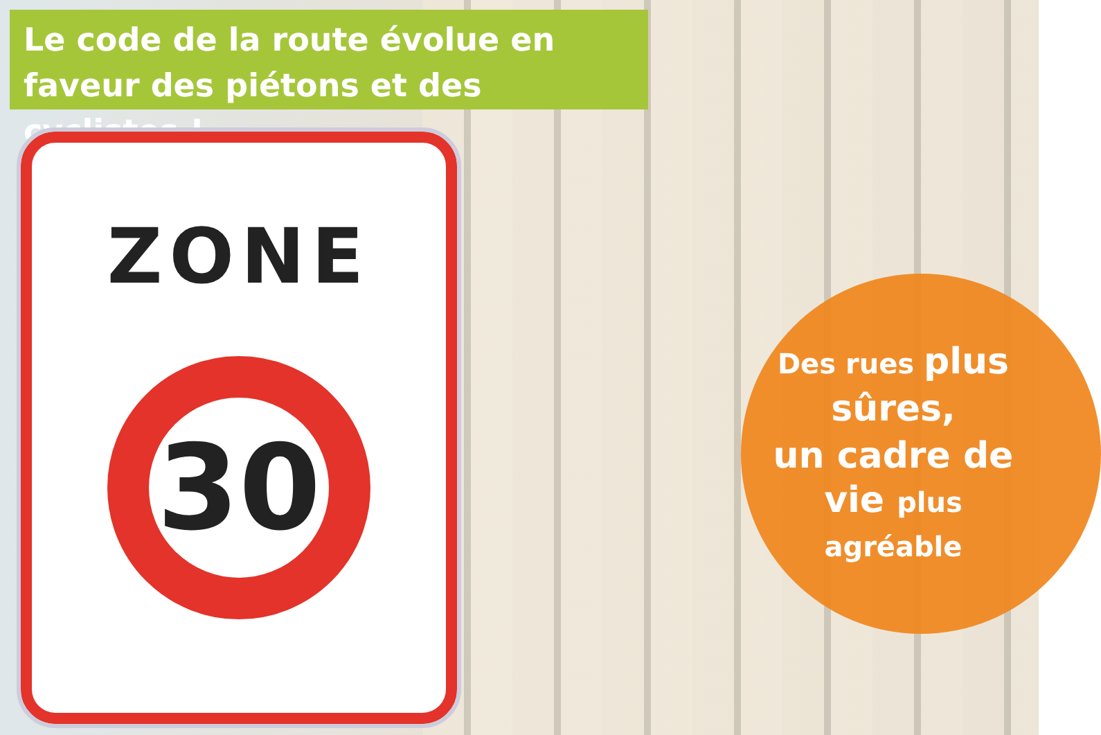Le code de la route évolue en faveur des piétons et des cyclistes !
ZONE
30
Des rues plus sûres,
un cadre de vie plus
agréable